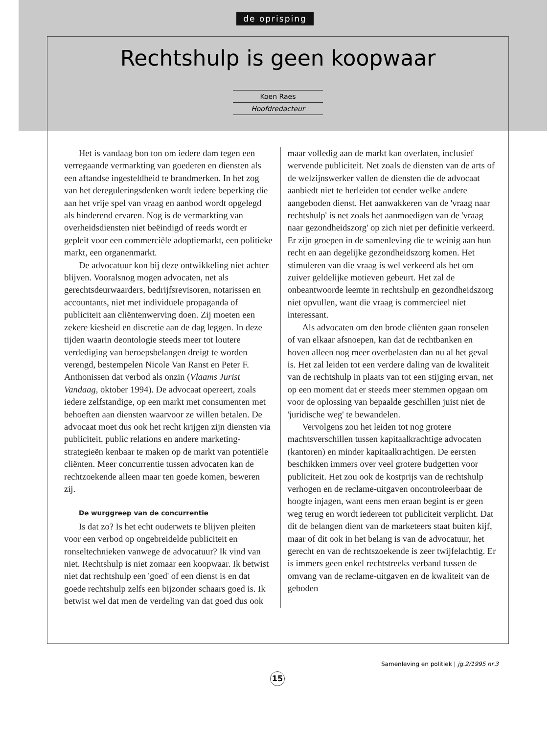de oprisping
Rechtshulp is geen koopwaar
Koen Raes
Hoofdredacteur
Het is vandaag bon ton om iedere dam tegen een verregaande vermarkting van goederen en diensten als een aftandse ingesteldheid te brandmerken. In het zog van het dereguleringsdenken wordt iedere beperking die aan het vrije spel van vraag en aanbod wordt opgelegd als hinderend ervaren. Nog is de vermarkting van overheidsdiensten niet beëindigd of reeds wordt er gepleit voor een commerciële adoptiemarkt, een politieke markt, een organenmarkt.
De advocatuur kon bij deze ontwikkeling niet achter blijven. Vooralsnog mogen advocaten, net als gerechtsdeurwaarders, bedrijfsrevisoren, notarissen en accountants, niet met individuele propaganda of publiciteit aan cliëntenwerving doen. Zij moeten een zekere kiesheid en discretie aan de dag leggen. In deze tijden waarin deontologie steeds meer tot loutere verdediging van beroepsbelangen dreigt te worden verengd, bestempelen Nicole Van Ranst en Peter F. Anthonissen dat verbod als onzin (Vlaams Jurist Vandaag, oktober 1994). De advocaat opereert, zoals iedere zelfstandige, op een markt met consumenten met behoeften aan diensten waarvoor ze willen betalen. De advocaat moet dus ook het recht krijgen zijn diensten via publiciteit, public relations en andere marketing-strategieën kenbaar te maken op de markt van potentiële cliënten. Meer concurrentie tussen advocaten kan de rechtzoekende alleen maar ten goede komen, beweren zij.
De wurggreep van de concurrentie
Is dat zo? Is het echt ouderwets te blijven pleiten voor een verbod op ongebreidelde publiciteit en ronseltechnieken vanwege de advocatuur? Ik vind van niet. Rechtshulp is niet zomaar een koopwaar. Ik betwist niet dat rechtshulp een 'goed' of een dienst is en dat goede rechtshulp zelfs een bijzonder schaars goed is. Ik betwist wel dat men de verdeling van dat goed dus ook
maar volledig aan de markt kan overlaten, inclusief wervende publiciteit. Net zoals de diensten van de arts of de welzijnswerker vallen de diensten die de advocaat aanbiedt niet te herleiden tot eender welke andere aangeboden dienst. Het aanwakkeren van de 'vraag naar rechtshulp' is net zoals het aanmoedigen van de 'vraag naar gezondheidszorg' op zich niet per definitie verkeerd. Er zijn groepen in de samenleving die te weinig aan hun recht en aan degelijke gezondheidszorg komen. Het stimuleren van die vraag is wel verkeerd als het om zuiver geldelijke motieven gebeurt. Het zal de onbeantwoorde leemte in rechtshulp en gezondheidszorg niet opvullen, want die vraag is commercieel niet interessant.
Als advocaten om den brode cliënten gaan ronselen of van elkaar afsnoepen, kan dat de rechtbanken en hoven alleen nog meer overbelasten dan nu al het geval is. Het zal leiden tot een verdere daling van de kwaliteit van de rechtshulp in plaats van tot een stijging ervan, net op een moment dat er steeds meer stemmen opgaan om voor de oplossing van bepaalde geschillen juist niet de 'juridische weg' te bewandelen.
Vervolgens zou het leiden tot nog grotere machtsverschillen tussen kapitaalkrachtige advocaten (kantoren) en minder kapitaalkrachtigen. De eersten beschikken immers over veel grotere budgetten voor publiciteit. Het zou ook de kostprijs van de rechtshulp verhogen en de reclame-uitgaven oncontroleerbaar de hoogte injagen, want eens men eraan begint is er geen weg terug en wordt iedereen tot publiciteit verplicht. Dat dit de belangen dient van de marketeers staat buiten kijf, maar of dit ook in het belang is van de advocatuur, het gerecht en van de rechtszoekende is zeer twijfelachtig. Er is immers geen enkel rechtstreeks verband tussen de omvang van de reclame-uitgaven en de kwaliteit van de geboden
Samenleving en politiek | jg.2/1995 nr.3
15